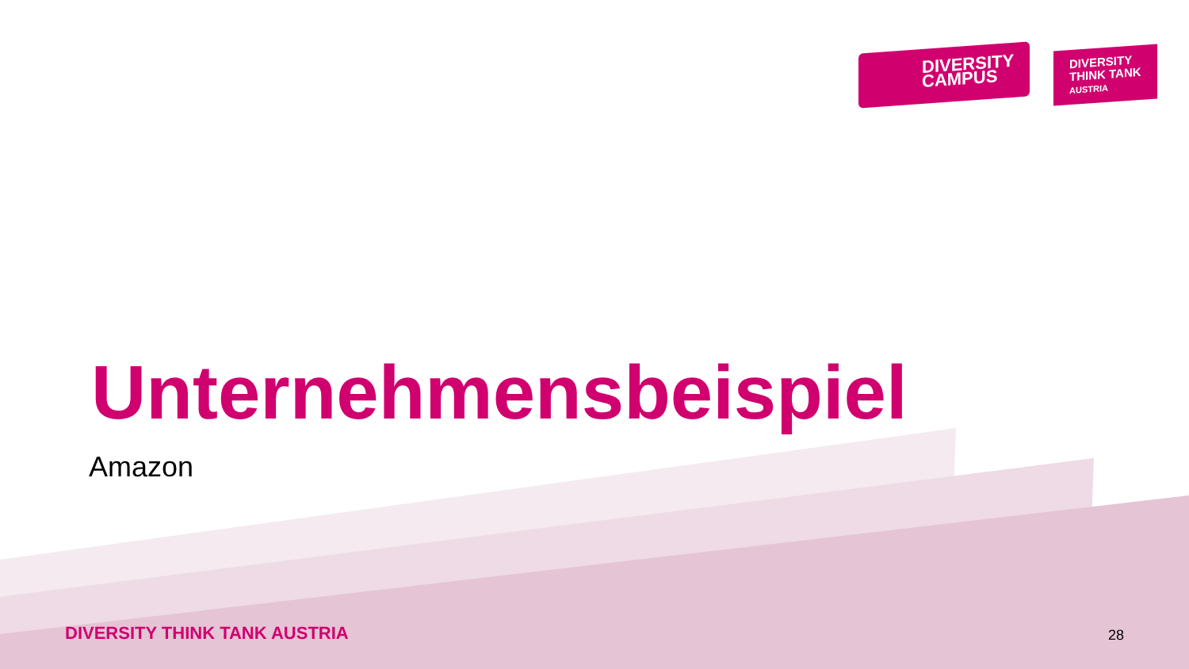DIVERSITY
CAMPUS
DIVERSITY
THINK TANK
AUSTRIA
Unternehmensbeispiel
Amazon
DIVERSITY THINK TANK AUSTRIA 28